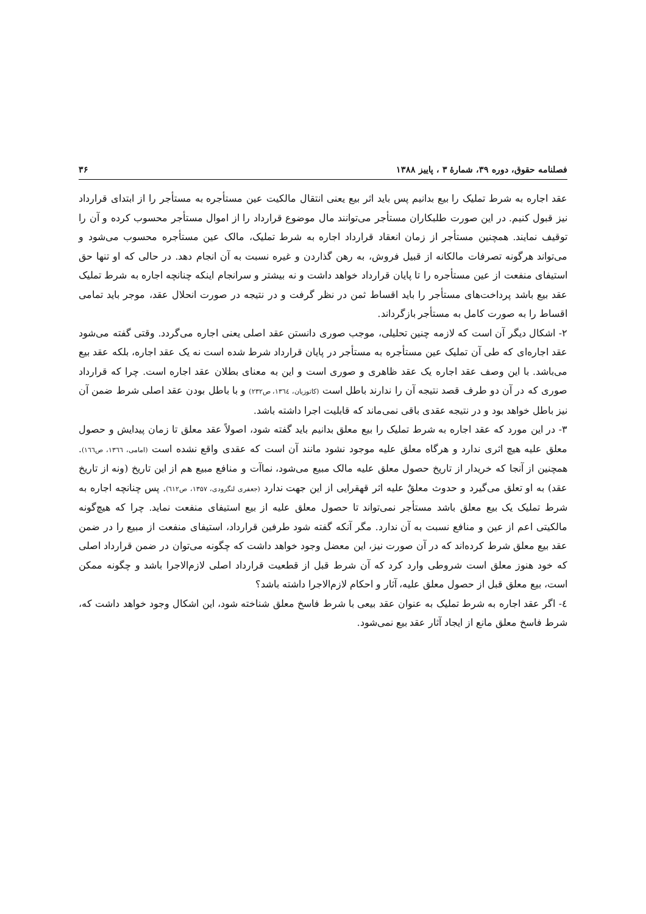فصلنامه حقوق، دوره ۳۹، شمارهٔ ۳ ، پاییز ۱۳۸۸ ۳۶
عقد اجاره به شرط تملیک را بیع بدانیم پس باید اثر بیع یعنی انتقال مالکیت عین مستأجره به مستأجر را از ابتدای قرارداد نیز قبول کنیم. در این صورت طلبکاران مستأجر می‌توانند مال موضوع قرارداد را از اموال مستأجر محسوب کرده و آن را توقیف نمایند. همچنین مستأجر از زمان انعقاد قرارداد اجاره به شرط تملیک، مالک عین مستأجره محسوب می‌شود و می‌تواند هرگونه تصرفات مالکانه از قبیل فروش، به رهن گذاردن و غیره نسبت به آن انجام دهد. در حالی که او تنها حق استیفای منفعت از عین مستأجره را تا پایان قرارداد خواهد داشت و نه بیشتر و سرانجام اینکه چنانچه اجاره به شرط تملیک عقد بیع باشد پرداخت‌های مستأجر را باید اقساط ثمن در نظر گرفت و در نتیجه در صورت انحلال عقد، موجر باید تمامی اقساط را به صورت کامل به مستأجر بازگرداند.
۲- اشکال دیگر آن است که لازمه چنین تحلیلی، موجب صوری دانستن عقد اصلی یعنی اجاره می‌گردد. وقتی گفته می‌شود عقد اجاره‌ای که طی آن تملیک عین مستأجره به مستأجر در پایان قرارداد شرط شده است نه یک عقد اجاره، بلکه عقد بیع می‌باشد. با این وصف عقد اجاره یک عقد ظاهری و صوری است و این به معنای بطلان عقد اجاره است. چرا که قرارداد صوری که در آن دو طرف قصد نتیجه آن را ندارند باطل است (کاتوزیان، ۱۳٦٤، ص۲۳۲) و با باطل بودن عقد اصلی شرط ضمن آن نیز باطل خواهد بود و در نتیجه عقدی باقی نمی‌ماند که قابلیت اجرا داشته باشد.
۳- در این مورد که عقد اجاره به شرط تملیک را بیع معلق بدانیم باید گفته شود، اصولاً عقد معلق تا زمان پیدایش و حصول معلق علیه هیچ اثری ندارد و هرگاه معلق علیه موجود نشود مانند آن است که عقدی واقع نشده است (امامی، ۱۳٦٦، ص۱٦٦). همچنین از آنجا که خریدار از تاریخ حصول معلق علیه مالک مبیع می‌شود، نماآت و منافع مبیع هم از این تاریخ (ونه از تاریخ عقد) به او تعلق می‌گیرد و حدوث معلقٌ علیه اثر قهقرایی از این جهت ندارد (جعفری لنگرودی، ۱۳۵۷، ص٦۱۲). پس چنانچه اجاره به شرط تملیک یک بیع معلق باشد مستأجر نمی‌تواند تا حصول معلق علیه از بیع استیفای منفعت نماید. چرا که هیچ‌گونه مالکیتی اعم از عین و منافع نسبت به آن ندارد. مگر آنکه گفته شود طرفین قرارداد، استیفای منفعت از مبیع را در ضمن عقد بیع معلق شرط کرده‌اند که در آن صورت نیز، این معضل وجود خواهد داشت که چگونه می‌توان در ضمن قرارداد اصلی که خود هنوز معلق است شروطی وارد کرد که آن شرط قبل از قطعیت قرارداد اصلی لازم‌الاجرا باشد و چگونه ممکن است، بیع معلق قبل از حصول معلق علیه، آثار و احکام لازم‌الاجرا داشته باشد؟
٤- اگر عقد اجاره به شرط تملیک به عنوان عقد بیعی با شرط فاسخ معلق شناخته شود، این اشکال وجود خواهد داشت که، شرط فاسخ معلق مانع از ایجاد آثار عقد بیع نمی‌شود.